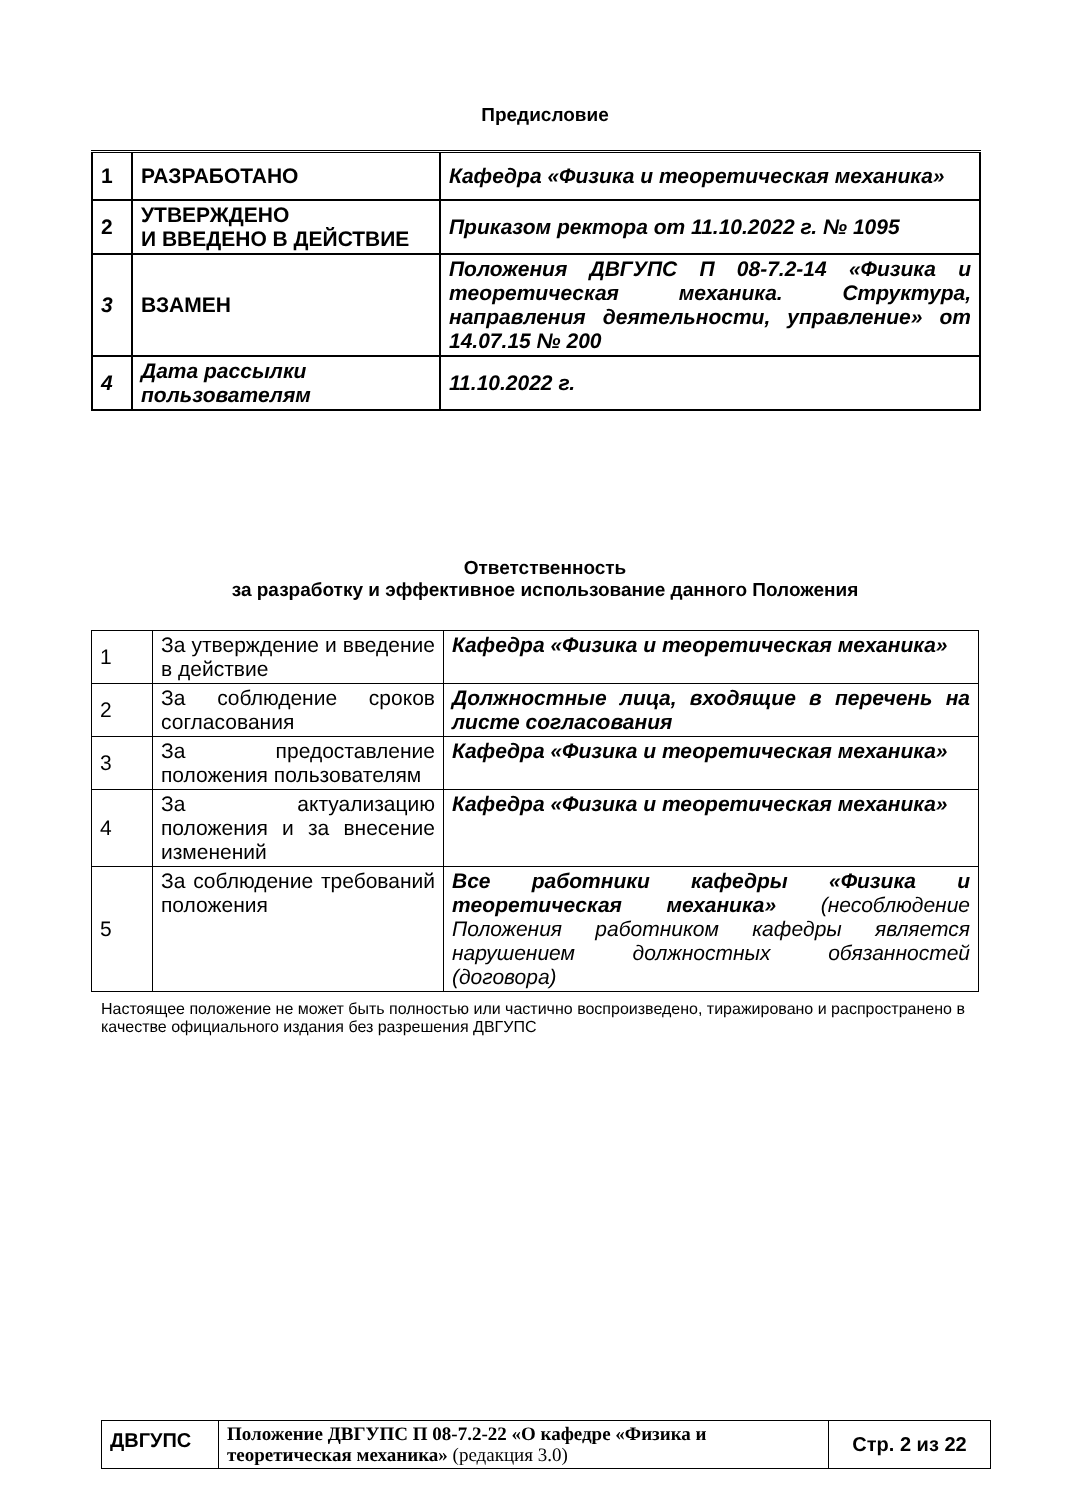Предисловие
| 1 | РАЗРАБОТАНО | Кафедра «Физика и теоретическая механика» |
| 2 | УТВЕРЖДЕНО И ВВЕДЕНО В ДЕЙСТВИЕ | Приказом ректора от 11.10.2022 г. № 1095 |
| 3 | ВЗАМЕН | Положения ДВГУПС П 08-7.2-14 «Физика и теоретическая механика. Структура, направления деятельности, управление» от 14.07.15 № 200 |
| 4 | Дата рассылки пользователям | 11.10.2022 г. |
Ответственность
за разработку и эффективное использование данного Положения
| 1 | За утверждение и введение в действие | Кафедра «Физика и теоретическая механика» |
| 2 | За соблюдение сроков согласования | Должностные лица, входящие в перечень на листе согласования |
| 3 | За предоставление положения пользователям | Кафедра «Физика и теоретическая механика» |
| 4 | За актуализацию положения и за внесение изменений | Кафедра «Физика и теоретическая механика» |
| 5 | За соблюдение требований положения | Все работники кафедры «Физика и теоретическая механика» (несоблюдение Положения работником кафедры является нарушением должностных обязанностей (договора) |
Настоящее положение не может быть полностью или частично воспроизведено, тиражировано и распространено в качестве официального издания без разрешения ДВГУПС
| ДВГУПС | Положение ДВГУПС П 08-7.2-22 «О кафедре «Физика и теоретическая механика» (редакция 3.0) | Стр. 2 из 22 |